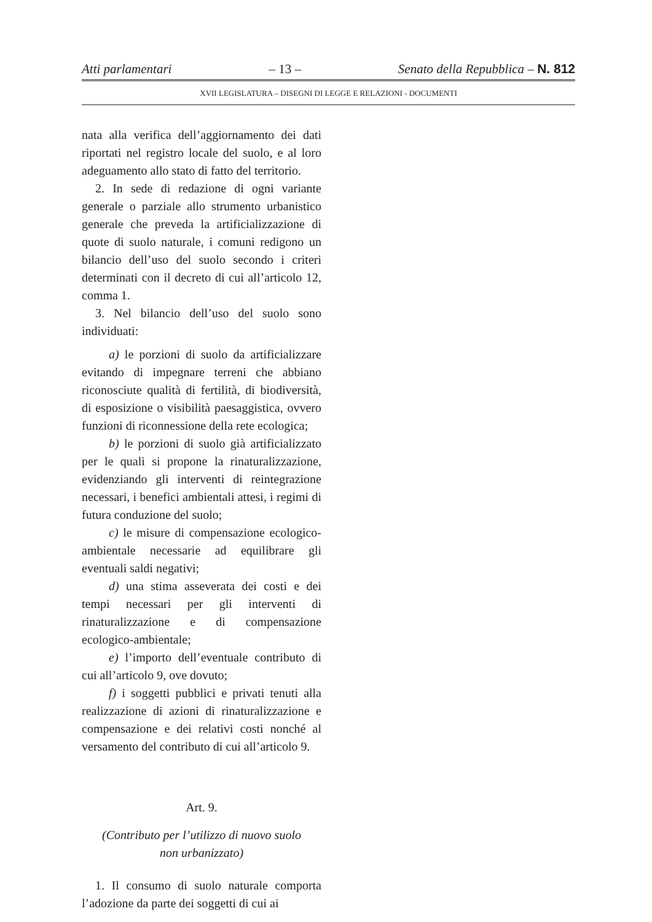Atti parlamentari – 13 – Senato della Repubblica – N. 812
XVII LEGISLATURA – DISEGNI DI LEGGE E RELAZIONI - DOCUMENTI
nata alla verifica dell’aggiornamento dei dati riportati nel registro locale del suolo, e al loro adeguamento allo stato di fatto del territorio.
2. In sede di redazione di ogni variante generale o parziale allo strumento urbanistico generale che preveda la artificializzazione di quote di suolo naturale, i comuni redigono un bilancio dell’uso del suolo secondo i criteri determinati con il decreto di cui all’articolo 12, comma 1.
3. Nel bilancio dell’uso del suolo sono individuati:
a) le porzioni di suolo da artificializzare evitando di impegnare terreni che abbiano riconosciute qualità di fertilità, di biodiversità, di esposizione o visibilità paesaggistica, ovvero funzioni di riconnessione della rete ecologica;
b) le porzioni di suolo già artificializzato per le quali si propone la rinaturalizzazione, evidenziando gli interventi di reintegrazione necessari, i benefici ambientali attesi, i regimi di futura conduzione del suolo;
c) le misure di compensazione ecologico-ambientale necessarie ad equilibrare gli eventuali saldi negativi;
d) una stima asseverata dei costi e dei tempi necessari per gli interventi di rinaturalizzazione e di compensazione ecologico-ambientale;
e) l’importo dell’eventuale contributo di cui all’articolo 9, ove dovuto;
f) i soggetti pubblici e privati tenuti alla realizzazione di azioni di rinaturalizzazione e compensazione e dei relativi costi nonché al versamento del contributo di cui all’articolo 9.
Art. 9.
(Contributo per l’utilizzo di nuovo suolo
non urbanizzato)
1. Il consumo di suolo naturale comporta l’adozione da parte dei soggetti di cui ai